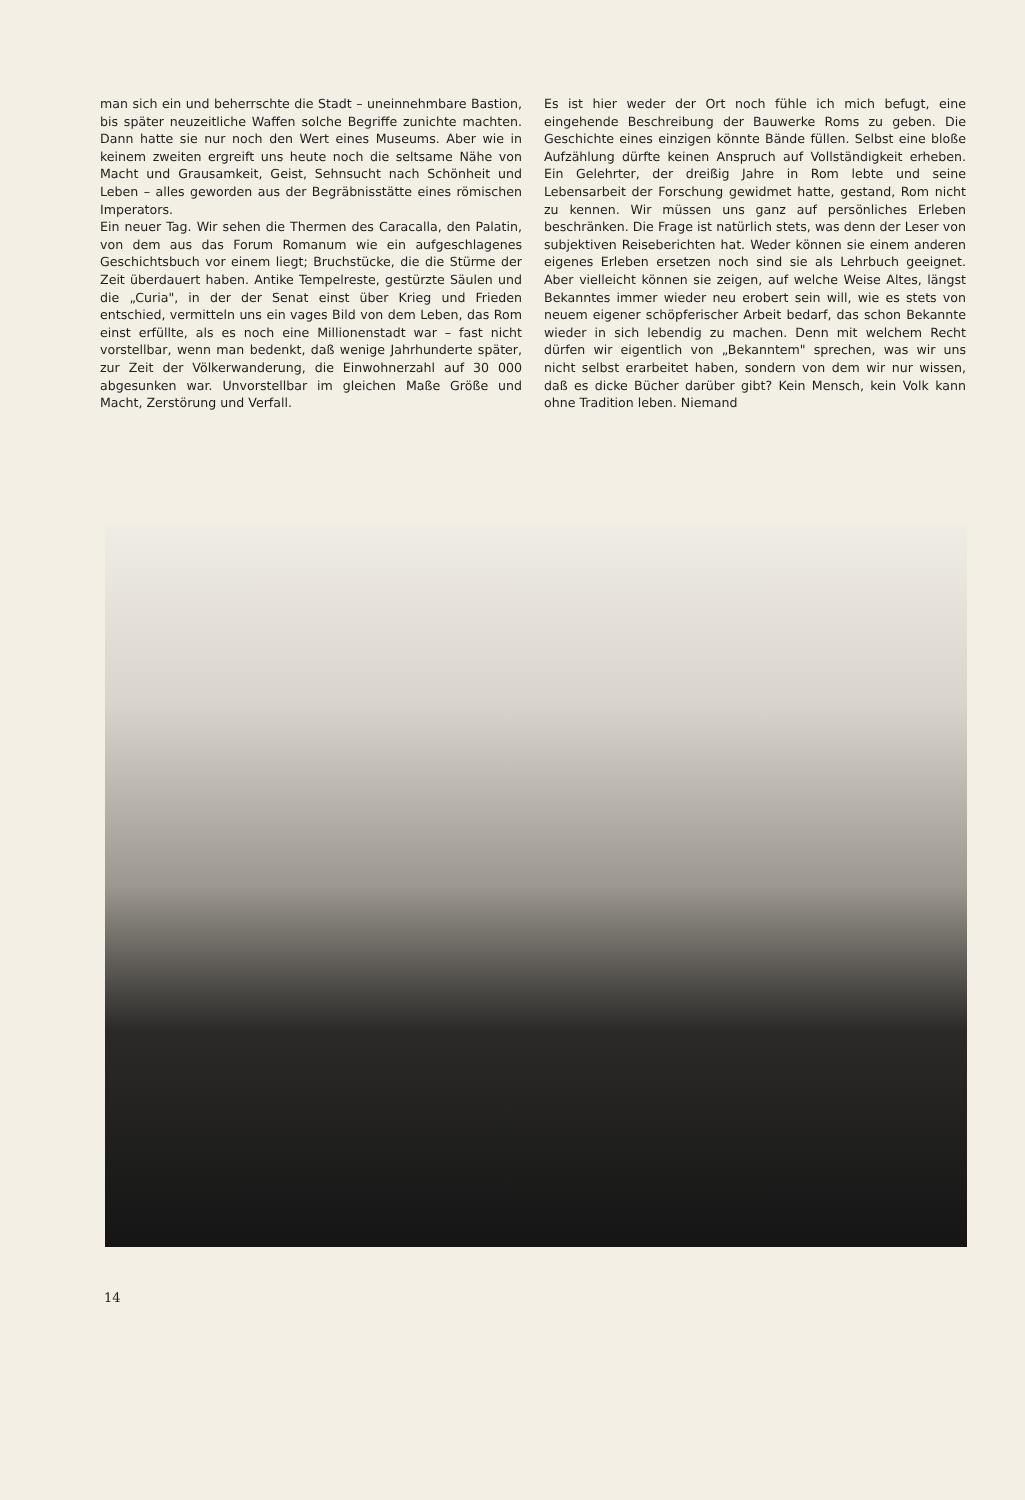man sich ein und beherrschte die Stadt – uneinnehmbare Bastion, bis später neuzeitliche Waffen solche Begriffe zunichte machten. Dann hatte sie nur noch den Wert eines Museums. Aber wie in keinem zweiten ergreift uns heute noch die seltsame Nähe von Macht und Grausamkeit, Geist, Sehnsucht nach Schönheit und Leben – alles geworden aus der Begräbnisstätte eines römischen Imperators.
Ein neuer Tag. Wir sehen die Thermen des Caracalla, den Palatin, von dem aus das Forum Romanum wie ein aufgeschlagenes Geschichtsbuch vor einem liegt; Bruchstücke, die die Stürme der Zeit überdauert haben. Antike Tempelreste, gestürzte Säulen und die „Curia", in der der Senat einst über Krieg und Frieden entschied, vermitteln uns ein vages Bild von dem Leben, das Rom einst erfüllte, als es noch eine Millionenstadt war – fast nicht vorstellbar, wenn man bedenkt, daß wenige Jahrhunderte später, zur Zeit der Völkerwanderung, die Einwohnerzahl auf 30 000 abgesunken war. Unvorstellbar im gleichen Maße Größe und Macht, Zerstörung und Verfall.
Es ist hier weder der Ort noch fühle ich mich befugt, eine eingehende Beschreibung der Bauwerke Roms zu geben. Die Geschichte eines einzigen könnte Bände füllen. Selbst eine bloße Aufzählung dürfte keinen Anspruch auf Vollständigkeit erheben. Ein Gelehrter, der dreißig Jahre in Rom lebte und seine Lebensarbeit der Forschung gewidmet hatte, gestand, Rom nicht zu kennen. Wir müssen uns ganz auf persönliches Erleben beschränken. Die Frage ist natürlich stets, was denn der Leser von subjektiven Reiseberichten hat. Weder können sie einem anderen eigenes Erleben ersetzen noch sind sie als Lehrbuch geeignet. Aber vielleicht können sie zeigen, auf welche Weise Altes, längst Bekanntes immer wieder neu erobert sein will, wie es stets von neuem eigener schöpferischer Arbeit bedarf, das schon Bekannte wieder in sich lebendig zu machen. Denn mit welchem Recht dürfen wir eigentlich von „Bekanntem" sprechen, was wir uns nicht selbst erarbeitet haben, sondern von dem wir nur wissen, daß es dicke Bücher darüber gibt? Kein Mensch, kein Volk kann ohne Tradition leben. Niemand
14